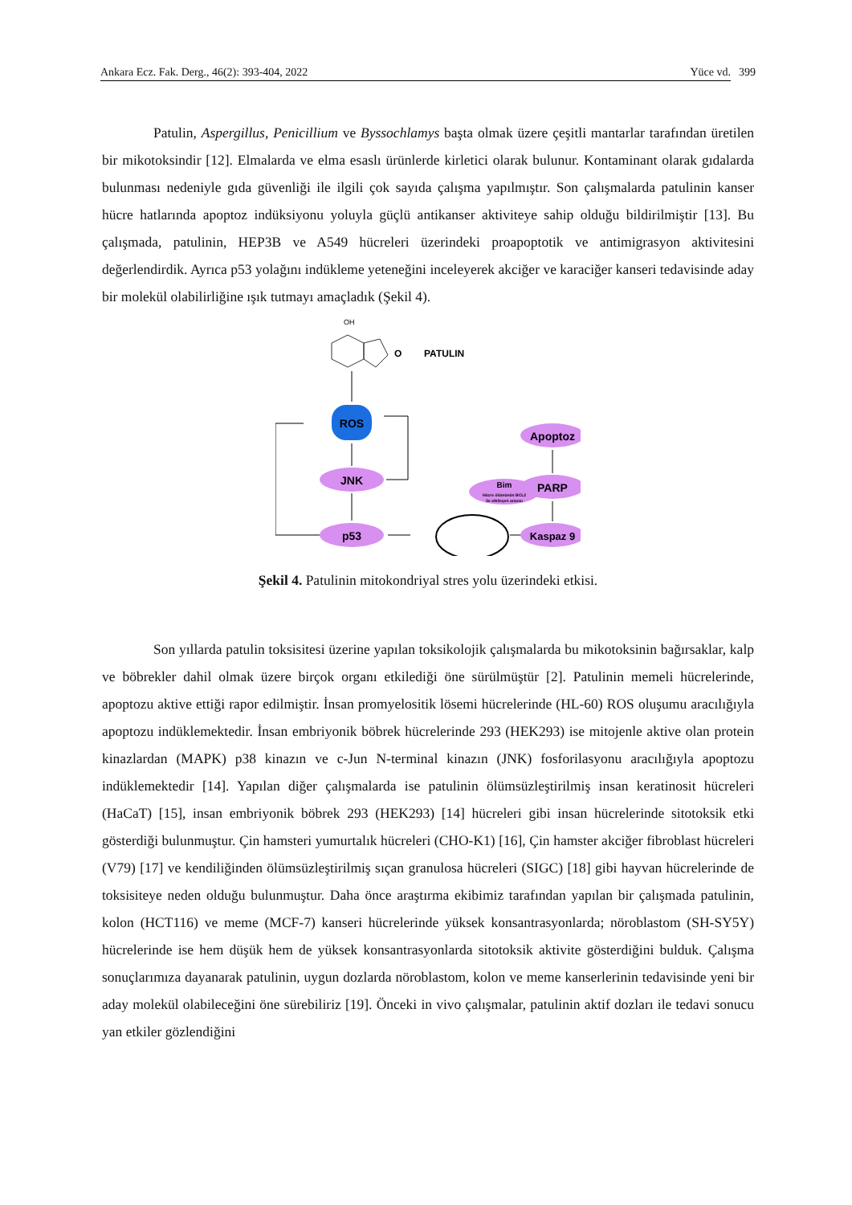Ankara Ecz. Fak. Derg., 46(2): 393-404, 2022 Yüce vd. 399
Patulin, Aspergillus, Penicillium ve Byssochlamys başta olmak üzere çeşitli mantarlar tarafından üretilen bir mikotoksindir [12]. Elmalarda ve elma esaslı ürünlerde kirletici olarak bulunur. Kontaminant olarak gıdalarda bulunması nedeniyle gıda güvenliği ile ilgili çok sayıda çalışma yapılmıştır. Son çalışmalarda patulinin kanser hücre hatlarında apoptoz indüksiyonu yoluyla güçlü antikanser aktiviteye sahip olduğu bildirilmiştir [13]. Bu çalışmada, patulinin, HEP3B ve A549 hücreleri üzerindeki proapoptotik ve antimigrasyon aktivitesini değerlendirdik. Ayrıca p53 yolağını indükleme yeteneğini inceleyerek akciğer ve karaciğer kanseri tedavisinde aday bir molekül olabilirliğine ışık tutmayı amaçladık (Şekil 4).
OH
O
PATULIN
ROS
JNK
p53
Bim
Hücre ölümünün BCL2
ile etkileşen aracısı
Apoptoz
PARP
Kaspaz 9
Şekil 4. Patulinin mitokondriyal stres yolu üzerindeki etkisi.
Son yıllarda patulin toksisitesi üzerine yapılan toksikolojik çalışmalarda bu mikotoksinin bağırsaklar, kalp ve böbrekler dahil olmak üzere birçok organı etkilediği öne sürülmüştür [2]. Patulinin memeli hücrelerinde, apoptozu aktive ettiği rapor edilmiştir. İnsan promyelositik lösemi hücrelerinde (HL-60) ROS oluşumu aracılığıyla apoptozu indüklemektedir. İnsan embriyonik böbrek hücrelerinde 293 (HEK293) ise mitojenle aktive olan protein kinazlardan (MAPK) p38 kinazın ve c-Jun N-terminal kinazın (JNK) fosforilasyonu aracılığıyla apoptozu indüklemektedir [14]. Yapılan diğer çalışmalarda ise patulinin ölümsüzleştirilmiş insan keratinosit hücreleri (HaCaT) [15], insan embriyonik böbrek 293 (HEK293) [14] hücreleri gibi insan hücrelerinde sitotoksik etki gösterdiği bulunmuştur. Çin hamsteri yumurtalık hücreleri (CHO-K1) [16], Çin hamster akciğer fibroblast hücreleri (V79) [17] ve kendiliğinden ölümsüzleştirilmiş sıçan granulosa hücreleri (SIGC) [18] gibi hayvan hücrelerinde de toksisiteye neden olduğu bulunmuştur. Daha önce araştırma ekibimiz tarafından yapılan bir çalışmada patulinin, kolon (HCT116) ve meme (MCF-7) kanseri hücrelerinde yüksek konsantrasyonlarda; nöroblastom (SH-SY5Y) hücrelerinde ise hem düşük hem de yüksek konsantrasyonlarda sitotoksik aktivite gösterdiğini bulduk. Çalışma sonuçlarımıza dayanarak patulinin, uygun dozlarda nöroblastom, kolon ve meme kanserlerinin tedavisinde yeni bir aday molekül olabileceğini öne sürebiliriz [19]. Önceki in vivo çalışmalar, patulinin aktif dozları ile tedavi sonucu yan etkiler gözlendiğini